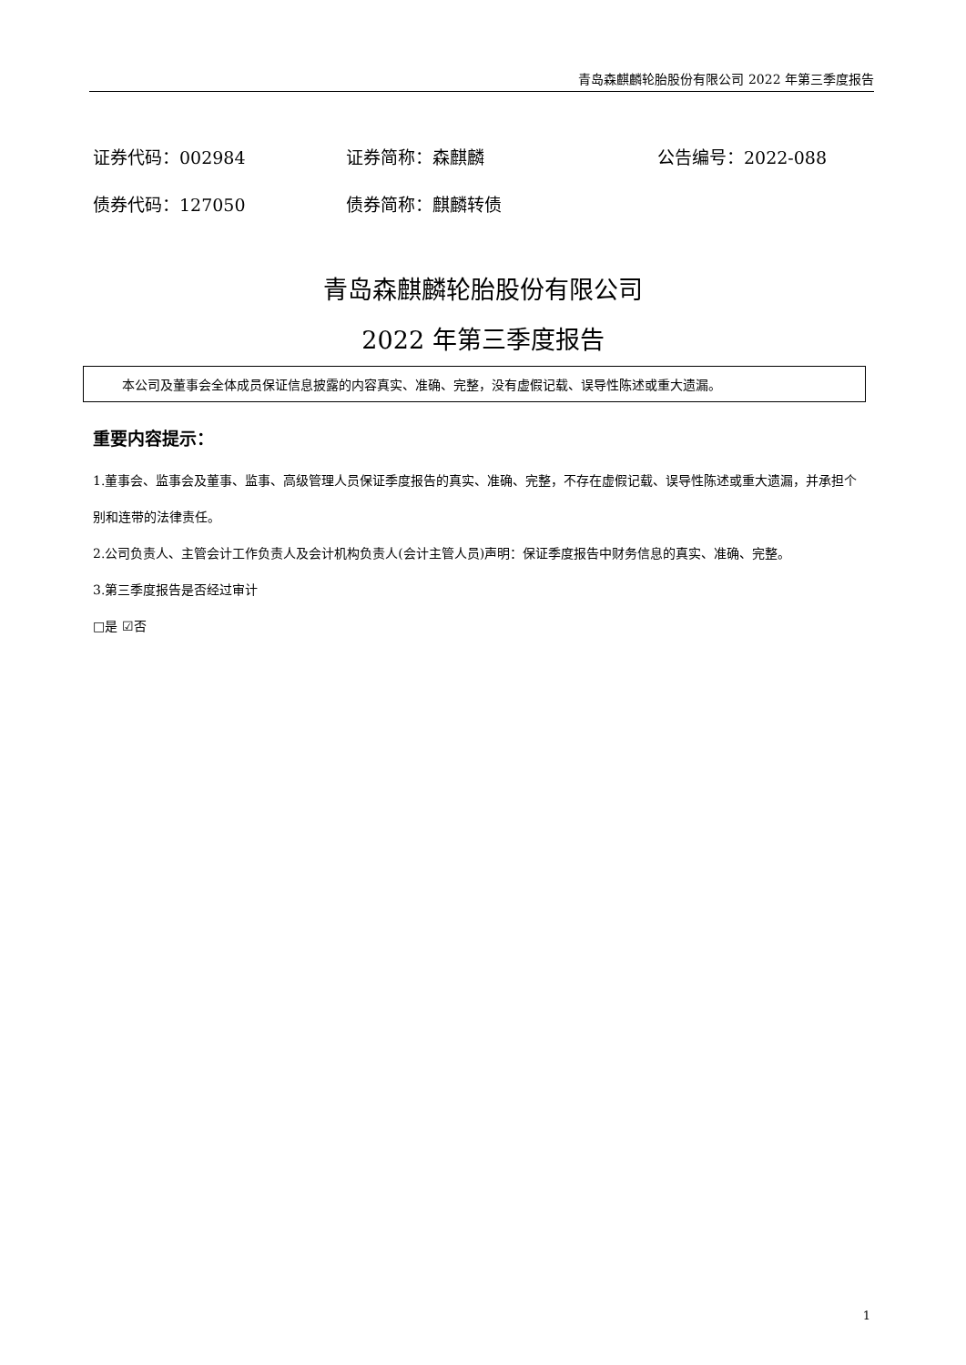青岛森麒麟轮胎股份有限公司 2022 年第三季度报告
证券代码：002984 证券简称：森麒麟 公告编号：2022-088
债券代码：127050 债券简称：麒麟转债
青岛森麒麟轮胎股份有限公司
2022 年第三季度报告
本公司及董事会全体成员保证信息披露的内容真实、准确、完整，没有虚假记载、误导性陈述或重大遗漏。
重要内容提示：
1.董事会、监事会及董事、监事、高级管理人员保证季度报告的真实、准确、完整，不存在虚假记载、误导性陈述或重大遗漏，并承担个别和连带的法律责任。
2.公司负责人、主管会计工作负责人及会计机构负责人(会计主管人员)声明：保证季度报告中财务信息的真实、准确、完整。
3.第三季度报告是否经过审计
□是 ☑否
1